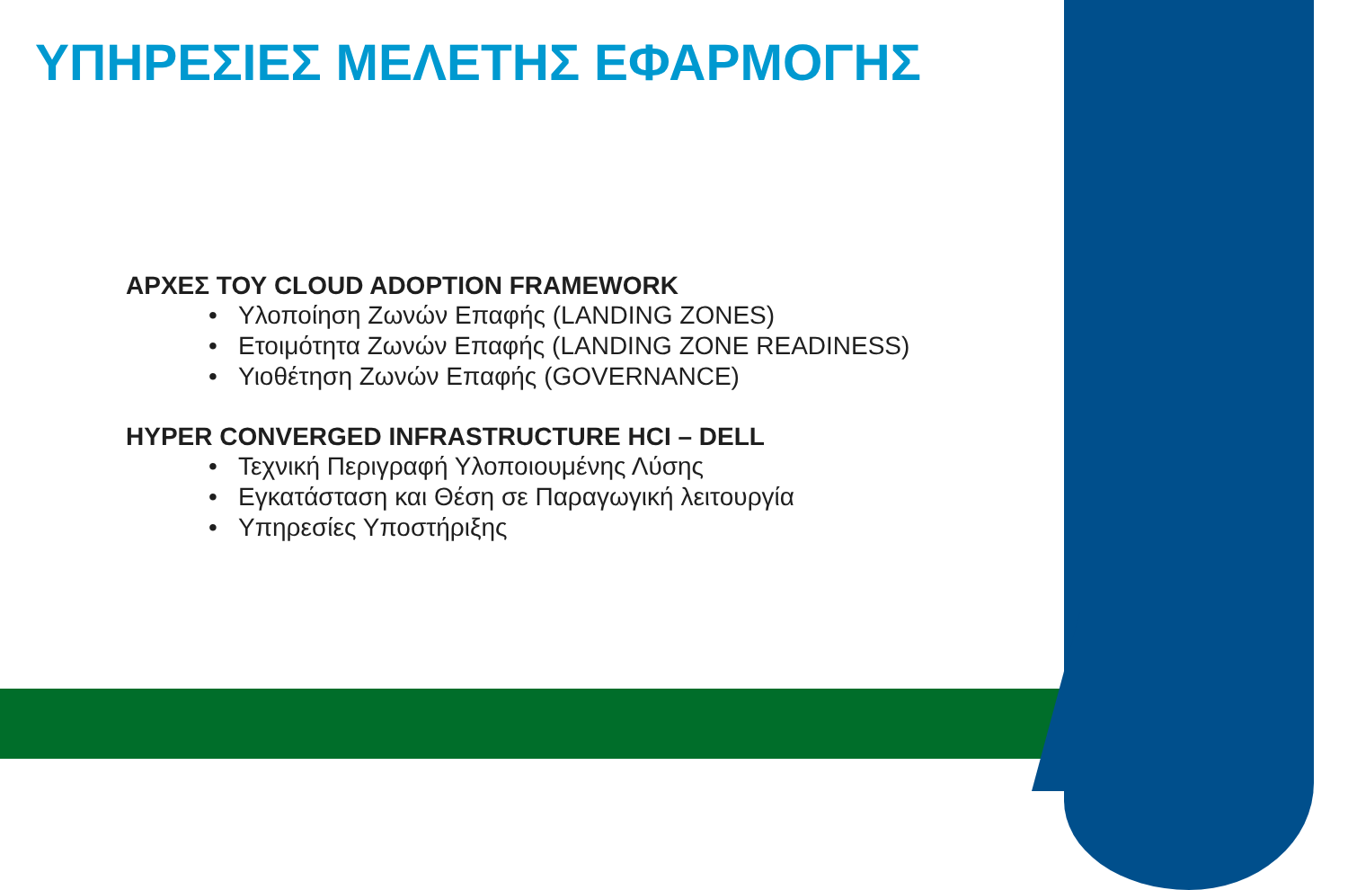ΥΠΗΡΕΣΙΕΣ ΜΕΛΕΤΗΣ ΕΦΑΡΜΟΓΗΣ
ΑΡΧΕΣ ΤΟΥ CLOUD ADOPTION FRAMEWORK
• Υλοποίηση Ζωνών Επαφής (LANDING ZONES)
• Ετοιμότητα Ζωνών Επαφής (LANDING ZONE READINESS)
• Υιοθέτηση Ζωνών Επαφής (GOVERNANCE)
HYPER CONVERGED INFRASTRUCTURE HCI – DELL
• Τεχνική Περιγραφή Υλοποιουμένης Λύσης
• Εγκατάσταση και Θέση σε Παραγωγική λειτουργία
• Υπηρεσίες Υποστήριξης